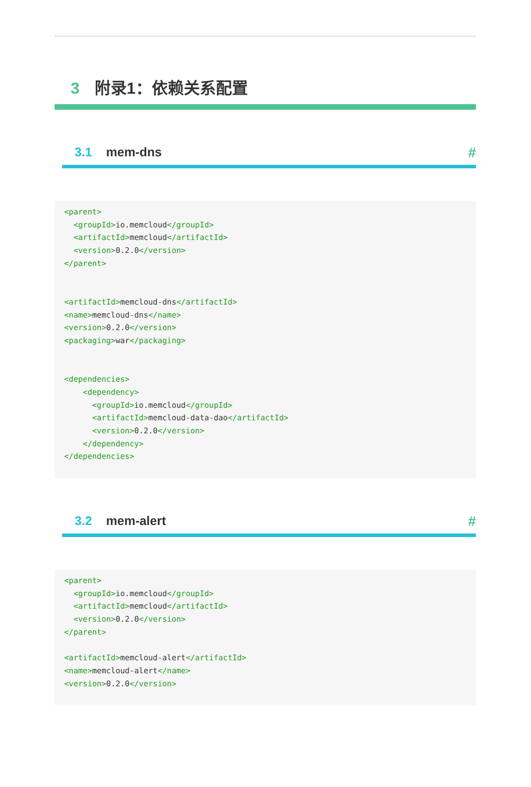3 附录1：依赖关系配置
3.1 mem-dns #
<parent>
  <groupId>io.memcloud</groupId>
  <artifactId>memcloud</artifactId>
  <version>0.2.0</version>
</parent>


<artifactId>memcloud-dns</artifactId>
<name>memcloud-dns</name>
<version>0.2.0</version>
<packaging>war</packaging>


<dependencies>
    <dependency>
      <groupId>io.memcloud</groupId>
      <artifactId>memcloud-data-dao</artifactId>
      <version>0.2.0</version>
    </dependency>
</dependencies>
3.2 mem-alert #
<parent>
  <groupId>io.memcloud</groupId>
  <artifactId>memcloud</artifactId>
  <version>0.2.0</version>
</parent>

<artifactId>memcloud-alert</artifactId>
<name>memcloud-alert</name>
<version>0.2.0</version>